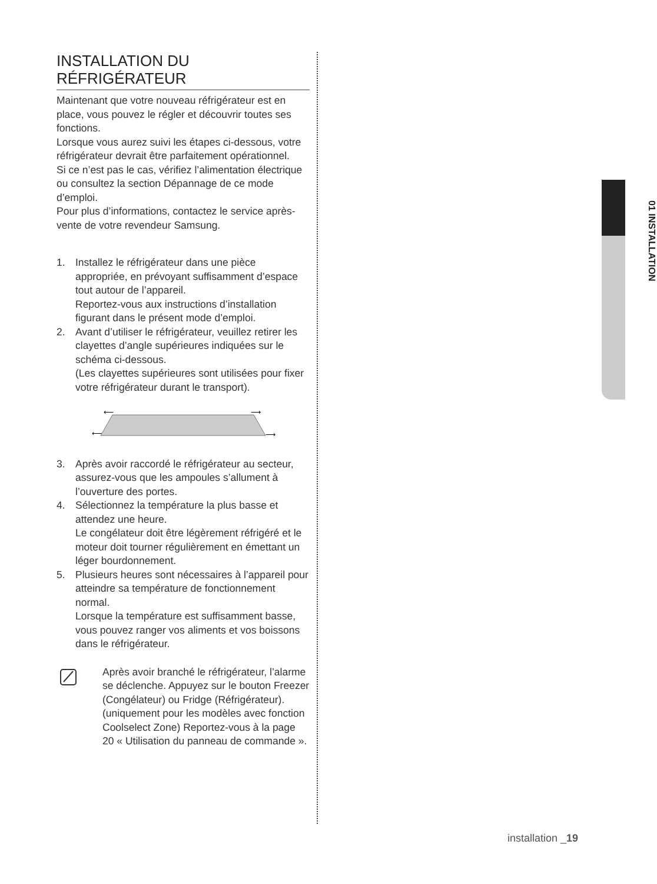01 INSTALLATION
INSTALLATION DU
RÉFRIGÉRATEUR
Maintenant que votre nouveau réfrigérateur est en place, vous pouvez le régler et découvrir toutes ses fonctions.
Lorsque vous aurez suivi les étapes ci-dessous, votre réfrigérateur devrait être parfaitement opérationnel.
Si ce n’est pas le cas, vérifiez l’alimentation électrique ou consultez la section Dépannage de ce mode d’emploi.
Pour plus d’informations, contactez le service après-vente de votre revendeur Samsung.
1. Installez le réfrigérateur dans une pièce appropriée, en prévoyant suffisamment d’espace tout autour de l’appareil.
Reportez-vous aux instructions d’installation figurant dans le présent mode d’emploi.
2. Avant d’utiliser le réfrigérateur, veuillez retirer les clayettes d’angle supérieures indiquées sur le schéma ci-dessous.
(Les clayettes supérieures sont utilisées pour fixer votre réfrigérateur durant le transport).
⟵
⟶
⟵
⟶
3. Après avoir raccordé le réfrigérateur au secteur, assurez-vous que les ampoules s’allument à l’ouverture des portes.
4. Sélectionnez la température la plus basse et attendez une heure.
Le congélateur doit être légèrement réfrigéré et le moteur doit tourner régulièrement en émettant un léger bourdonnement.
5. Plusieurs heures sont nécessaires à l’appareil pour atteindre sa température de fonctionnement normal.
Lorsque la température est suffisamment basse, vous pouvez ranger vos aliments et vos boissons dans le réfrigérateur.
Après avoir branché le réfrigérateur, l’alarme se déclenche. Appuyez sur le bouton Freezer (Congélateur) ou Fridge (Réfrigérateur). (uniquement pour les modèles avec fonction Coolselect Zone) Reportez-vous à la page 20 « Utilisation du panneau de commande ».
installation _19